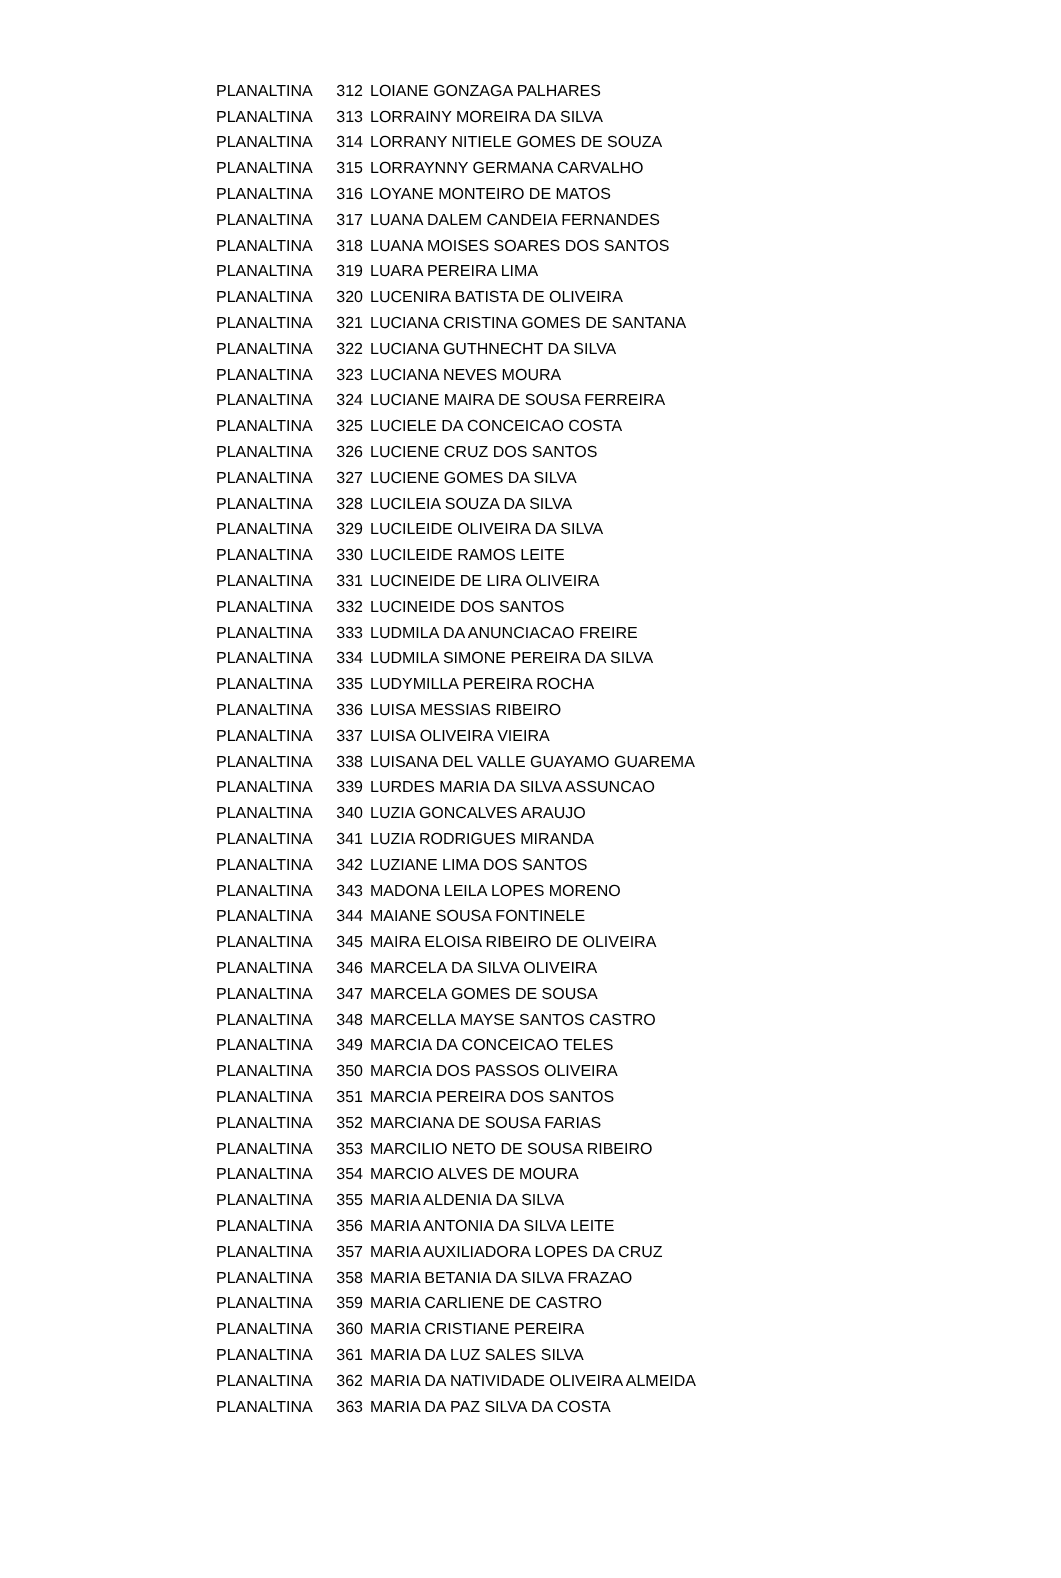| PLANALTINA | 312 | LOIANE GONZAGA PALHARES |
| PLANALTINA | 313 | LORRAINY MOREIRA DA SILVA |
| PLANALTINA | 314 | LORRANY NITIELE GOMES DE SOUZA |
| PLANALTINA | 315 | LORRAYNNY GERMANA CARVALHO |
| PLANALTINA | 316 | LOYANE MONTEIRO DE MATOS |
| PLANALTINA | 317 | LUANA DALEM CANDEIA FERNANDES |
| PLANALTINA | 318 | LUANA MOISES SOARES DOS SANTOS |
| PLANALTINA | 319 | LUARA PEREIRA LIMA |
| PLANALTINA | 320 | LUCENIRA BATISTA DE OLIVEIRA |
| PLANALTINA | 321 | LUCIANA CRISTINA GOMES DE SANTANA |
| PLANALTINA | 322 | LUCIANA GUTHNECHT DA SILVA |
| PLANALTINA | 323 | LUCIANA NEVES MOURA |
| PLANALTINA | 324 | LUCIANE MAIRA DE SOUSA FERREIRA |
| PLANALTINA | 325 | LUCIELE DA CONCEICAO COSTA |
| PLANALTINA | 326 | LUCIENE CRUZ DOS SANTOS |
| PLANALTINA | 327 | LUCIENE GOMES DA SILVA |
| PLANALTINA | 328 | LUCILEIA SOUZA DA SILVA |
| PLANALTINA | 329 | LUCILEIDE OLIVEIRA DA SILVA |
| PLANALTINA | 330 | LUCILEIDE RAMOS LEITE |
| PLANALTINA | 331 | LUCINEIDE DE LIRA OLIVEIRA |
| PLANALTINA | 332 | LUCINEIDE DOS SANTOS |
| PLANALTINA | 333 | LUDMILA DA ANUNCIACAO FREIRE |
| PLANALTINA | 334 | LUDMILA SIMONE PEREIRA DA SILVA |
| PLANALTINA | 335 | LUDYMILLA PEREIRA ROCHA |
| PLANALTINA | 336 | LUISA MESSIAS RIBEIRO |
| PLANALTINA | 337 | LUISA OLIVEIRA VIEIRA |
| PLANALTINA | 338 | LUISANA DEL VALLE GUAYAMO GUAREMA |
| PLANALTINA | 339 | LURDES MARIA DA SILVA ASSUNCAO |
| PLANALTINA | 340 | LUZIA GONCALVES ARAUJO |
| PLANALTINA | 341 | LUZIA RODRIGUES MIRANDA |
| PLANALTINA | 342 | LUZIANE LIMA DOS SANTOS |
| PLANALTINA | 343 | MADONA LEILA LOPES MORENO |
| PLANALTINA | 344 | MAIANE SOUSA FONTINELE |
| PLANALTINA | 345 | MAIRA ELOISA RIBEIRO DE OLIVEIRA |
| PLANALTINA | 346 | MARCELA DA SILVA OLIVEIRA |
| PLANALTINA | 347 | MARCELA GOMES DE SOUSA |
| PLANALTINA | 348 | MARCELLA MAYSE SANTOS CASTRO |
| PLANALTINA | 349 | MARCIA DA CONCEICAO TELES |
| PLANALTINA | 350 | MARCIA DOS PASSOS OLIVEIRA |
| PLANALTINA | 351 | MARCIA PEREIRA DOS SANTOS |
| PLANALTINA | 352 | MARCIANA DE SOUSA FARIAS |
| PLANALTINA | 353 | MARCILIO NETO DE SOUSA RIBEIRO |
| PLANALTINA | 354 | MARCIO ALVES DE MOURA |
| PLANALTINA | 355 | MARIA ALDENIA DA SILVA |
| PLANALTINA | 356 | MARIA ANTONIA DA SILVA LEITE |
| PLANALTINA | 357 | MARIA AUXILIADORA LOPES DA CRUZ |
| PLANALTINA | 358 | MARIA BETANIA DA SILVA FRAZAO |
| PLANALTINA | 359 | MARIA CARLIENE DE CASTRO |
| PLANALTINA | 360 | MARIA CRISTIANE PEREIRA |
| PLANALTINA | 361 | MARIA DA LUZ SALES SILVA |
| PLANALTINA | 362 | MARIA DA NATIVIDADE OLIVEIRA ALMEIDA |
| PLANALTINA | 363 | MARIA DA PAZ SILVA DA COSTA |